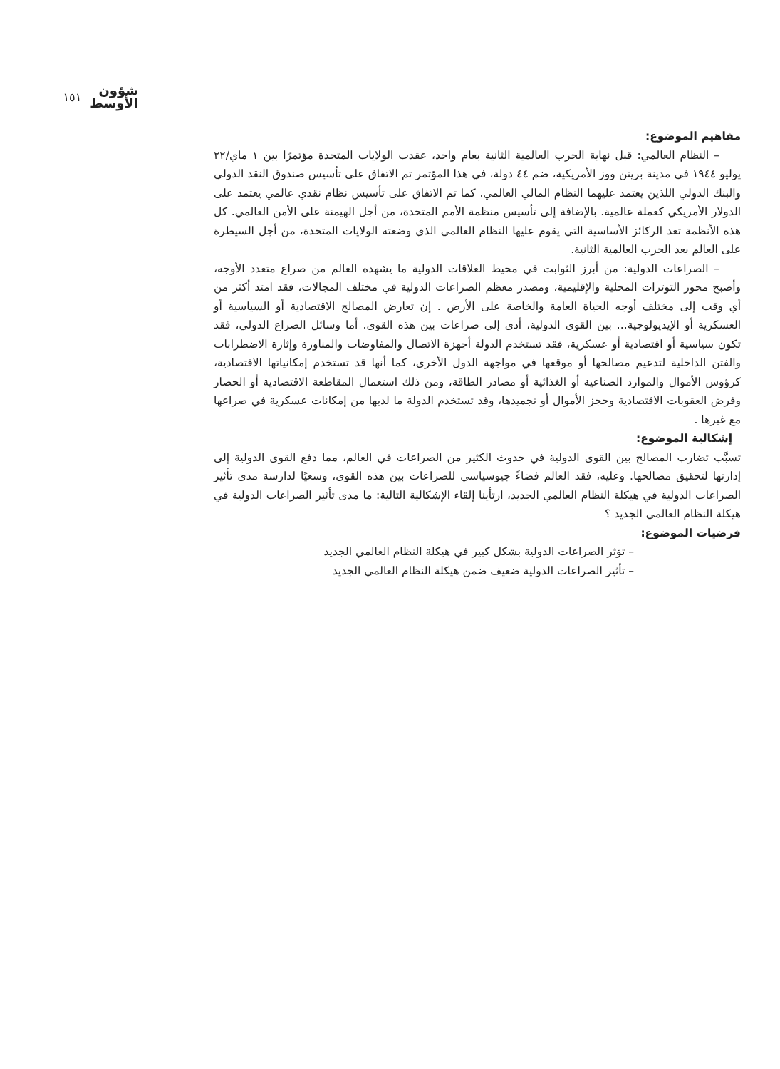شؤون
الأوسط
١٥١
مفاهيم الموضوع:
– النظام العالمي: قبل نهاية الحرب العالمية الثانية بعام واحد، عقدت الولايات المتحدة مؤتمرًا بين ١ ماي/٢٢ يوليو ١٩٤٤ في مدينة بريتن ووز الأمريكية، ضم ٤٤ دولة، في هذا المؤتمر تم الاتفاق على تأسيس صندوق النقد الدولي والبنك الدولي اللذين يعتمد عليهما النظام المالي العالمي. كما تم الاتفاق على تأسيس نظام نقدي عالمي يعتمد على الدولار الأمريكي كعملة عالمية. بالإضافة إلى تأسيس منظمة الأمم المتحدة، من أجل الهيمنة على الأمن العالمي. كل هذه الأنظمة تعد الركائز الأساسية التي يقوم عليها النظام العالمي الذي وضعته الولايات المتحدة، من أجل السيطرة على العالم بعد الحرب العالمية الثانية.
– الصراعات الدولية: من أبرز الثوابت في محيط العلاقات الدولية ما يشهده العالم من صراع متعدد الأوجه، وأصبح محور التوترات المحلية والإقليمية، ومصدر معظم الصراعات الدولية في مختلف المجالات، فقد امتد أكثر من أي وقت إلى مختلف أوجه الحياة العامة والخاصة على الأرض . إن تعارض المصالح الاقتصادية أو السياسية أو العسكرية أو الإيديولوجية... بين القوى الدولية، أدى إلى صراعات بين هذه القوى. أما وسائل الصراع الدولي، فقد تكون سياسية أو اقتصادية أو عسكرية، فقد تستخدم الدولة أجهزة الاتصال والمفاوضات والمناورة وإثارة الاضطرابات والفتن الداخلية لتدعيم مصالحها أو موقعها في مواجهة الدول الأخرى، كما أنها قد تستخدم إمكانياتها الاقتصادية، كرؤوس الأموال والموارد الصناعية أو الغذائية أو مصادر الطاقة، ومن ذلك استعمال المقاطعة الاقتصادية أو الحصار وفرض العقوبات الاقتصادية وحجز الأموال أو تجميدها، وقد تستخدم الدولة ما لديها من إمكانات عسكرية في صراعها مع غيرها .
إشكالية الموضوع:
تسبَّب تضارب المصالح بين القوى الدولية في حدوث الكثير من الصراعات في العالم، مما دفع القوى الدولية إلى إدارتها لتحقيق مصالحها. وعليه، فقد العالم فضاءً جيوسياسي للصراعات بين هذه القوى، وسعيًا لدارسة مدى تأثير الصراعات الدولية في هيكلة النظام العالمي الجديد، ارتأينا إلقاء الإشكالية التالية: ما مدى تأثير الصراعات الدولية في هيكلة النظام العالمي الجديد ؟
فرضيات الموضوع:
– تؤثر الصراعات الدولية بشكل كبير في هيكلة النظام العالمي الجديد
– تأثير الصراعات الدولية ضعيف ضمن هيكلة النظام العالمي الجديد